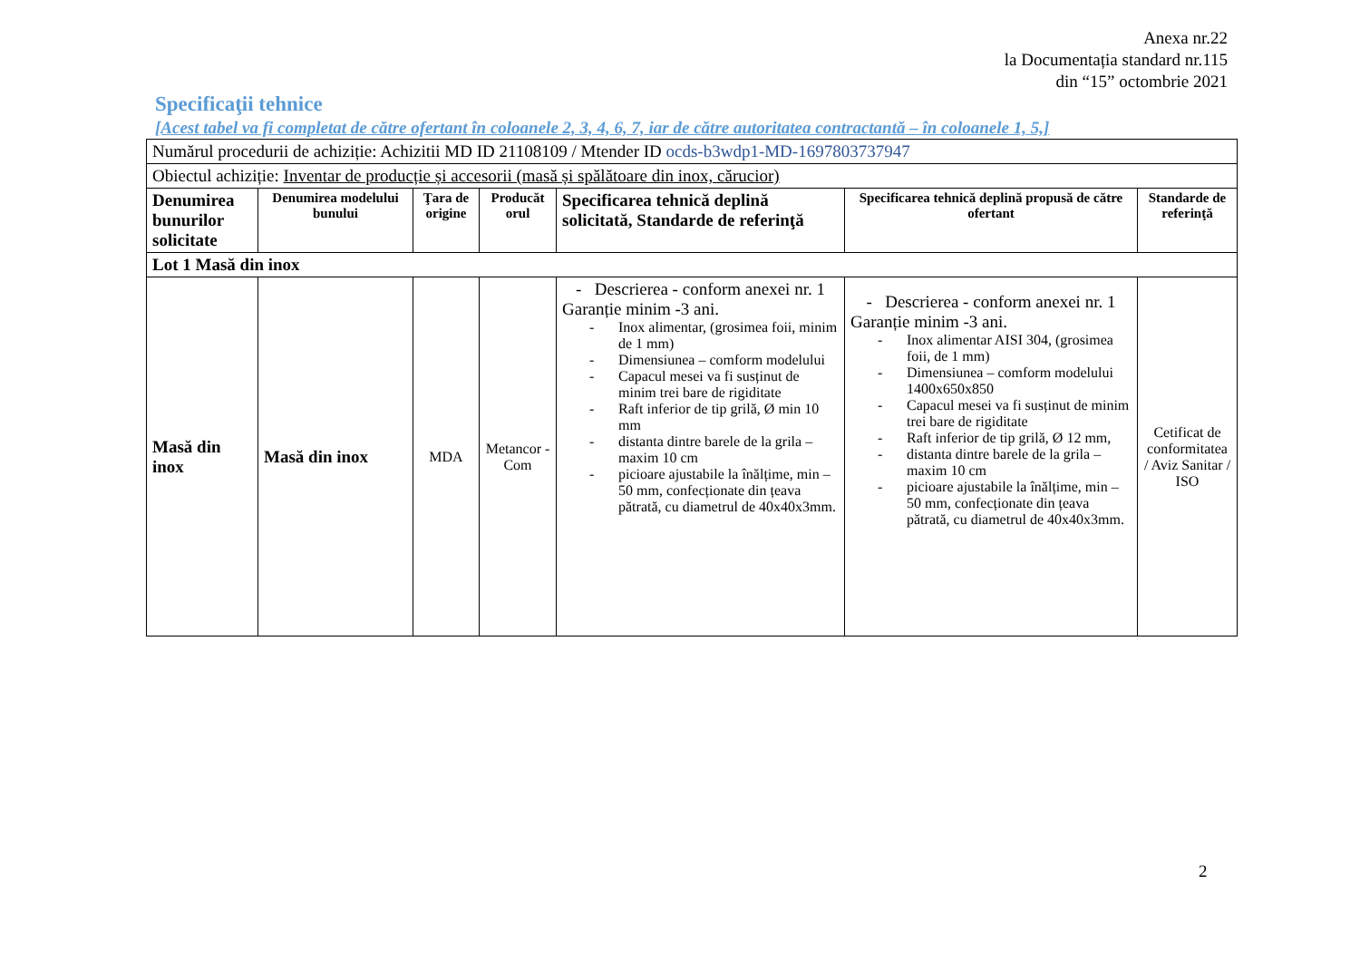Anexa nr.22
la Documentația standard nr.115
din “15” octombrie 2021
Specificaţii tehnice
[Acest tabel va fi completat de către ofertant în coloanele 2, 3, 4, 6, 7, iar de către autoritatea contractantă – în coloanele 1, 5,]
| Numărul procedurii de achiziție: Achizitii MD ID 21108109 / Mtender ID ocds-b3wdp1-MD-1697803737947 | | | | | | |
| Obiectul achiziție: Inventar de producție și accesorii (masă și spălătoare din inox, cărucior) | | | | | | |
| Denumirea bunurilor solicitate | Denumirea modelului bunului | Ţara de origine | Producăt orul | Specificarea tehnică deplină solicitată, Standarde de referinţă | Specificarea tehnică deplină propusă de către ofertant | Standarde de referinţă |
| Lot 1 Masă din inox | | | | | | |
| Masă din inox | Masă din inox | MDA | Metancor -Com | - Descrierea - conform anexei nr. 1 Garanție minim -3 ani. - Inox alimentar, (grosimea foii, minim de 1 mm) - Dimensiunea – comform modelului - Capacul mesei va fi susținut de minim trei bare de rigiditate - Raft inferior de tip grilă, Ø min 10 mm - distanta dintre barele de la grila – maxim 10 cm - picioare ajustabile la înălțime, min – 50 mm, confecționate din țeava pătrată, cu diametrul de 40x40x3mm. | - Descrierea - conform anexei nr. 1 Garanție minim -3 ani. - Inox alimentar AISI 304, (grosimea foii, de 1 mm) - Dimensiunea – comform modelului 1400x650x850 - Capacul mesei va fi susținut de minim trei bare de rigiditate - Raft inferior de tip grilă, Ø 12 mm, - distanta dintre barele de la grila – maxim 10 cm - picioare ajustabile la înălțime, min – 50 mm, confecționate din țeava pătrată, cu diametrul de 40x40x3mm. | Cetificat de conformitatea / Aviz Sanitar / ISO |
2